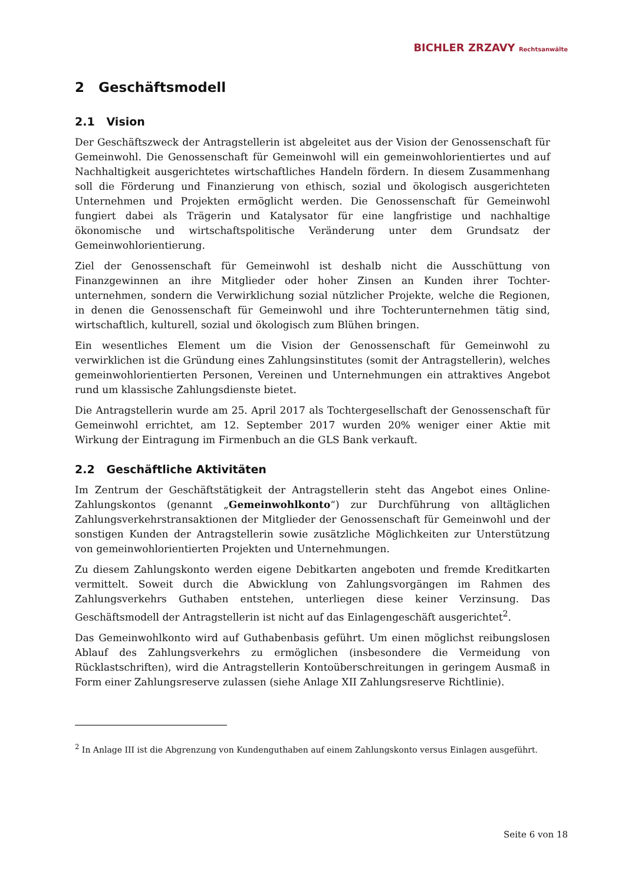BICHLER ZRZAVY Rechtsanwälte
2 Geschäftsmodell
2.1 Vision
Der Geschäftszweck der Antragstellerin ist abgeleitet aus der Vision der Genossenschaft für Gemeinwohl. Die Genossenschaft für Gemeinwohl will ein gemeinwohlorientiertes und auf Nachhaltigkeit ausgerichtetes wirtschaftliches Handeln fördern. In diesem Zusammenhang soll die Förderung und Finanzierung von ethisch, sozial und ökologisch ausgerichteten Unternehmen und Projekten ermöglicht werden. Die Genossenschaft für Gemeinwohl fungiert dabei als Trägerin und Katalysator für eine langfristige und nachhaltige ökonomische und wirtschaftspolitische Veränderung unter dem Grundsatz der Gemeinwohlorientierung.
Ziel der Genossenschaft für Gemeinwohl ist deshalb nicht die Ausschüttung von Finanzgewinnen an ihre Mitglieder oder hoher Zinsen an Kunden ihrer Tochter­unternehmen, sondern die Verwirklichung sozial nützlicher Projekte, welche die Regionen, in denen die Genossenschaft für Gemeinwohl und ihre Tochterunternehmen tätig sind, wirtschaftlich, kulturell, sozial und ökologisch zum Blühen bringen.
Ein wesentliches Element um die Vision der Genossenschaft für Gemeinwohl zu verwirklichen ist die Gründung eines Zahlungsinstitutes (somit der Antragstellerin), welches gemeinwohlorientierten Personen, Vereinen und Unternehmungen ein attraktives Angebot rund um klassische Zahlungsdienste bietet.
Die Antragstellerin wurde am 25. April 2017 als Tochtergesellschaft der Genossenschaft für Gemeinwohl errichtet, am 12. September 2017 wurden 20% weniger einer Aktie mit Wirkung der Eintragung im Firmenbuch an die GLS Bank verkauft.
2.2 Geschäftliche Aktivitäten
Im Zentrum der Geschäftstätigkeit der Antragstellerin steht das Angebot eines Online-Zahlungskontos (genannt „Gemeinwohlkonto“) zur Durchführung von alltäglichen Zahlungsverkehrstransaktionen der Mitglieder der Genossenschaft für Gemeinwohl und der sonstigen Kunden der Antragstellerin sowie zusätzliche Möglichkeiten zur Unterstützung von gemeinwohlorientierten Projekten und Unternehmungen.
Zu diesem Zahlungskonto werden eigene Debitkarten angeboten und fremde Kreditkarten vermittelt. Soweit durch die Abwicklung von Zahlungsvorgängen im Rahmen des Zahlungsverkehrs Guthaben entstehen, unterliegen diese keiner Verzinsung. Das Geschäftsmodell der Antragstellerin ist nicht auf das Einlagengeschäft ausgerichtet<sup>2</sup>.
Das Gemeinwohlkonto wird auf Guthabenbasis geführt. Um einen möglichst reibungslosen Ablauf des Zahlungsverkehrs zu ermöglichen (insbesondere die Vermeidung von Rücklastschriften), wird die Antragstellerin Kontoüberschreitungen in geringem Ausmaß in Form einer Zahlungsreserve zulassen (siehe Anlage XII Zahlungsreserve Richtlinie).
<sup>2</sup> In Anlage III ist die Abgrenzung von Kundenguthaben auf einem Zahlungskonto versus Einlagen ausgeführt.
Seite 6 von 18